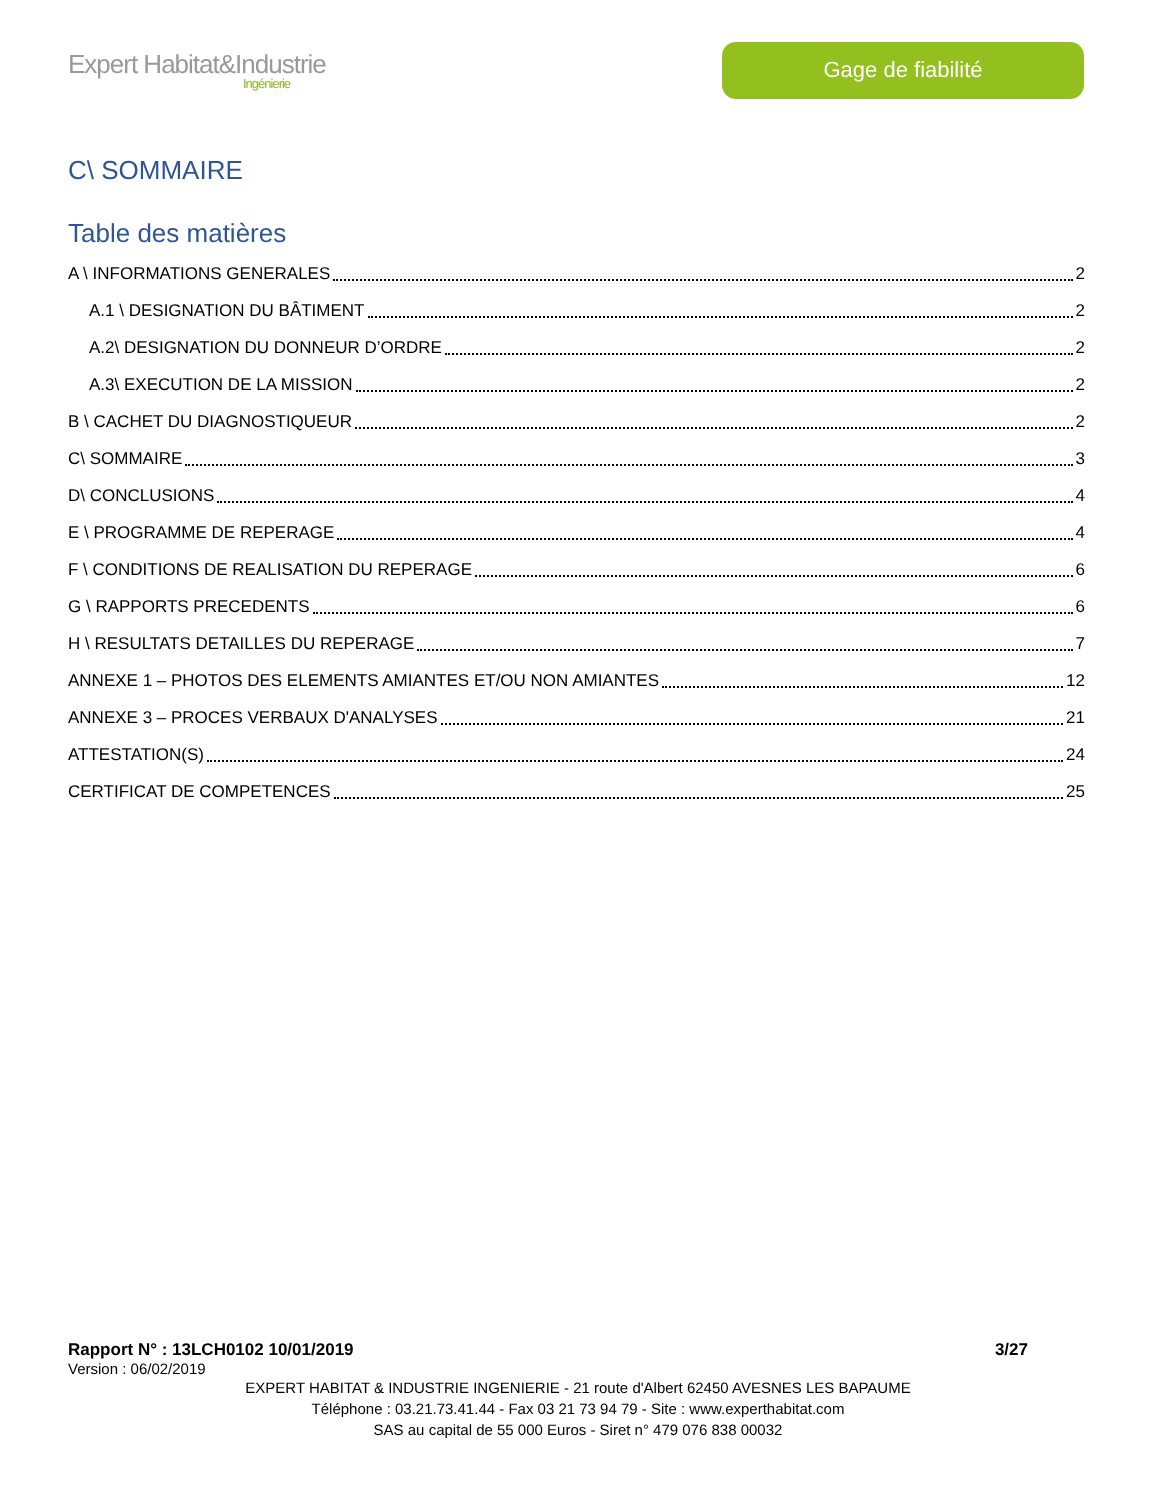Expert Habitat&Industrie
Ingénierie
Gage de fiabilité
C\ SOMMAIRE
Table des matières
A \ INFORMATIONS GENERALES 2
A.1 \ DESIGNATION DU BÂTIMENT 2
A.2\ DESIGNATION DU DONNEUR D’ORDRE 2
A.3\ EXECUTION DE LA MISSION 2
B \ CACHET DU DIAGNOSTIQUEUR 2
C\ SOMMAIRE 3
D\ CONCLUSIONS 4
E \ PROGRAMME DE REPERAGE 4
F \ CONDITIONS DE REALISATION DU REPERAGE 6
G \ RAPPORTS PRECEDENTS 6
H \ RESULTATS DETAILLES DU REPERAGE 7
ANNEXE 1 – PHOTOS DES ELEMENTS AMIANTES ET/OU NON AMIANTES 12
ANNEXE 3 – PROCES VERBAUX D'ANALYSES 21
ATTESTATION(S) 24
CERTIFICAT DE COMPETENCES 25
Rapport N° : 13LCH0102 10/01/2019 3/27
Version : 06/02/2019
EXPERT HABITAT & INDUSTRIE INGENIERIE - 21 route d'Albert 62450 AVESNES LES BAPAUME
Téléphone : 03.21.73.41.44 - Fax 03 21 73 94 79 - Site : www.experthabitat.com
SAS au capital de 55 000 Euros - Siret n° 479 076 838 00032